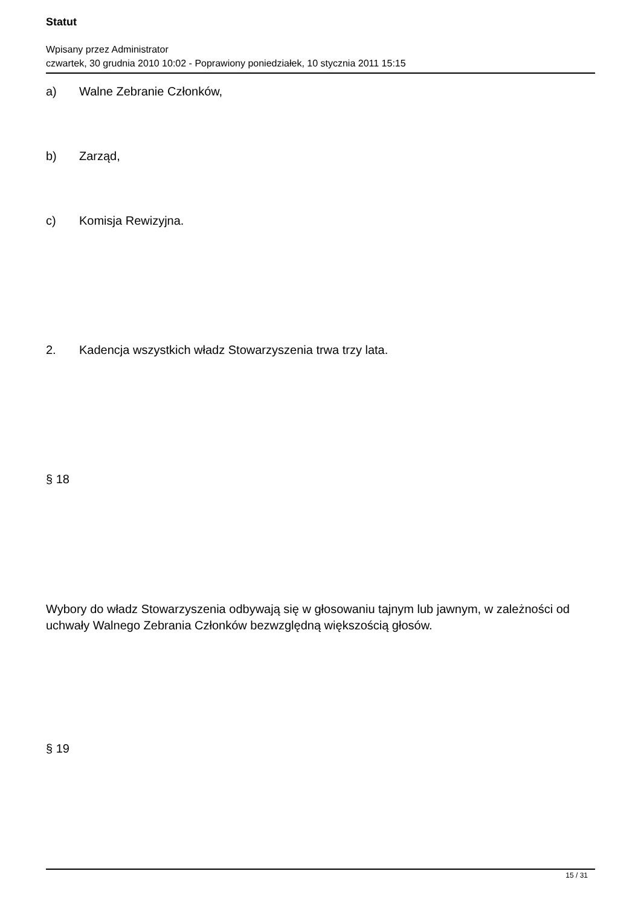Statut
Wpisany przez Administrator
czwartek, 30 grudnia 2010 10:02 - Poprawiony poniedziałek, 10 stycznia 2011 15:15
a) Walne Zebranie Członków,
b) Zarząd,
c) Komisja Rewizyjna.
2. Kadencja wszystkich władz Stowarzyszenia trwa trzy lata.
§ 18
Wybory do władz Stowarzyszenia odbywają się w głosowaniu tajnym lub jawnym, w zależności od uchwały Walnego Zebrania Członków bezwzględną większością głosów.
§ 19
15 / 31